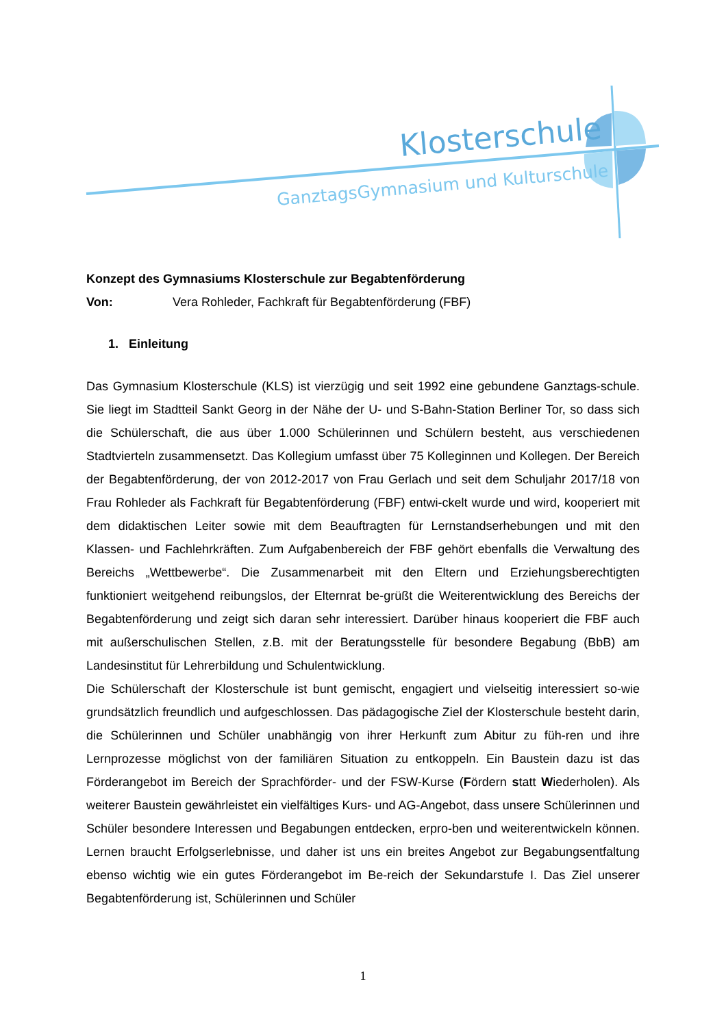Klosterschule
GanztagsGymnasium und Kulturschule
Konzept des Gymnasiums Klosterschule zur Begabtenförderung
Von: Vera Rohleder, Fachkraft für Begabtenförderung (FBF)
1. Einleitung
Das Gymnasium Klosterschule (KLS) ist vierzügig und seit 1992 eine gebundene Ganztags-schule. Sie liegt im Stadtteil Sankt Georg in der Nähe der U- und S-Bahn-Station Berliner Tor, so dass sich die Schülerschaft, die aus über 1.000 Schülerinnen und Schülern besteht, aus verschiedenen Stadtvierteln zusammensetzt. Das Kollegium umfasst über 75 Kolleginnen und Kollegen. Der Bereich der Begabtenförderung, der von 2012-2017 von Frau Gerlach und seit dem Schuljahr 2017/18 von Frau Rohleder als Fachkraft für Begabtenförderung (FBF) entwi-ckelt wurde und wird, kooperiert mit dem didaktischen Leiter sowie mit dem Beauftragten für Lernstandserhebungen und mit den Klassen- und Fachlehrkräften. Zum Aufgabenbereich der FBF gehört ebenfalls die Verwaltung des Bereichs „Wettbewerbe“. Die Zusammenarbeit mit den Eltern und Erziehungsberechtigten funktioniert weitgehend reibungslos, der Elternrat be-grüßt die Weiterentwicklung des Bereichs der Begabtenförderung und zeigt sich daran sehr interessiert. Darüber hinaus kooperiert die FBF auch mit außerschulischen Stellen, z.B. mit der Beratungsstelle für besondere Begabung (BbB) am Landesinstitut für Lehrerbildung und Schulentwicklung.
Die Schülerschaft der Klosterschule ist bunt gemischt, engagiert und vielseitig interessiert so-wie grundsätzlich freundlich und aufgeschlossen. Das pädagogische Ziel der Klosterschule besteht darin, die Schülerinnen und Schüler unabhängig von ihrer Herkunft zum Abitur zu füh-ren und ihre Lernprozesse möglichst von der familiären Situation zu entkoppeln. Ein Baustein dazu ist das Förderangebot im Bereich der Sprachförder- und der FSW-Kurse (Fördern statt Wiederholen). Als weiterer Baustein gewährleistet ein vielfältiges Kurs- und AG-Angebot, dass unsere Schülerinnen und Schüler besondere Interessen und Begabungen entdecken, erpro-ben und weiterentwickeln können. Lernen braucht Erfolgserlebnisse, und daher ist uns ein breites Angebot zur Begabungsentfaltung ebenso wichtig wie ein gutes Förderangebot im Be-reich der Sekundarstufe I. Das Ziel unserer Begabtenförderung ist, Schülerinnen und Schüler
1